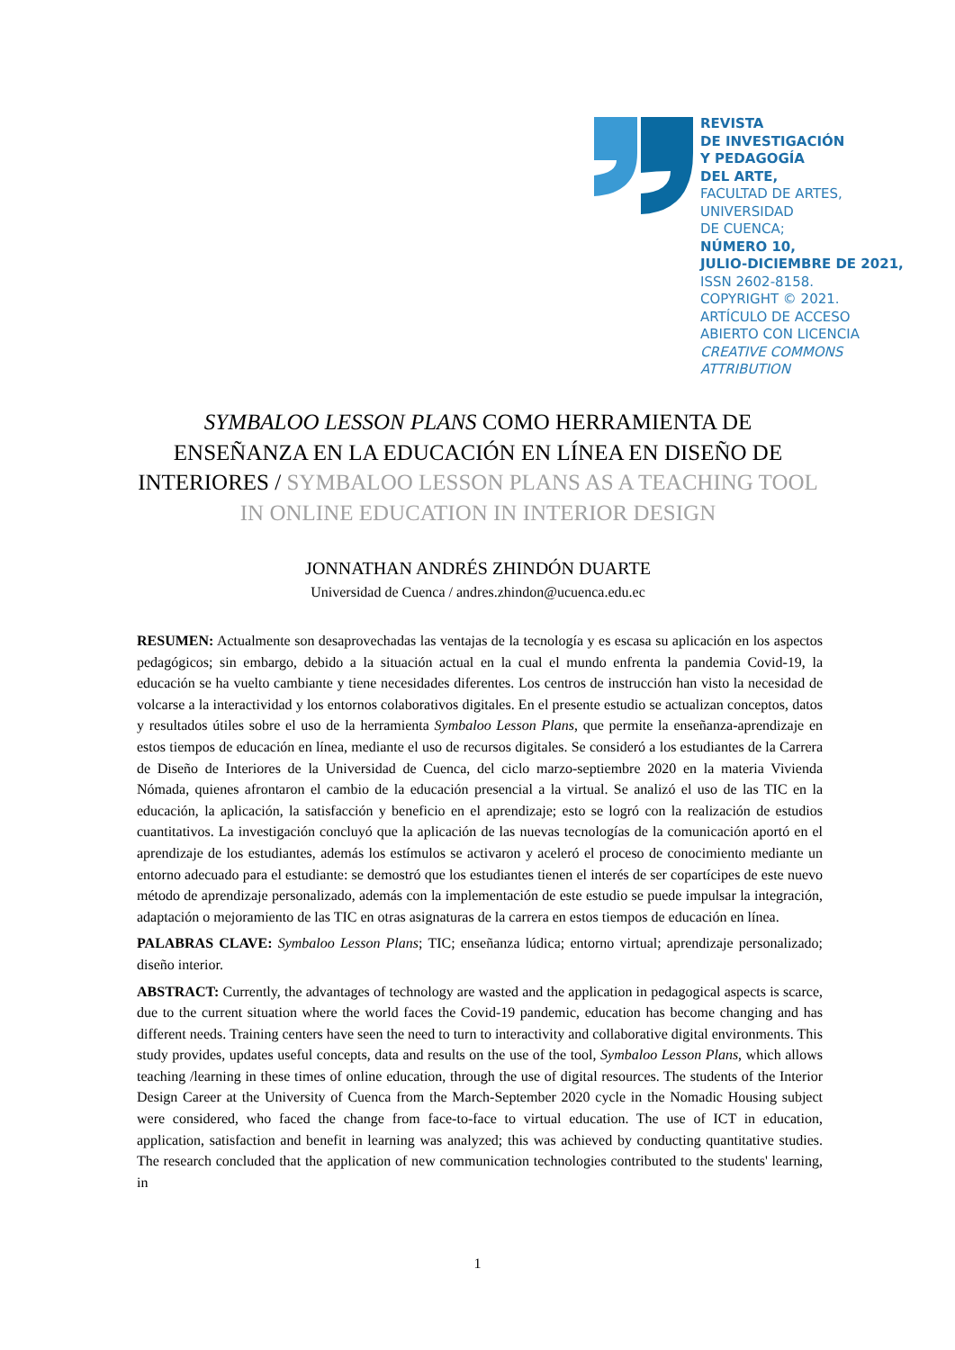REVISTA
DE INVESTIGACIÓN
Y PEDAGOGÍA
DEL ARTE,
FACULTAD DE ARTES,
UNIVERSIDAD
DE CUENCA;
NÚMERO 10,
JULIO-DICIEMBRE DE 2021,
ISSN 2602-8158.
COPYRIGHT © 2021.
ARTÍCULO DE ACCESO
ABIERTO CON LICENCIA
CREATIVE COMMONS
ATTRIBUTION
SYMBALOO LESSON PLANS COMO HERRAMIENTA DE ENSEÑANZA EN LA EDUCACIÓN EN LÍNEA EN DISEÑO DE INTERIORES / SYMBALOO LESSON PLANS AS A TEACHING TOOL IN ONLINE EDUCATION IN INTERIOR DESIGN
JONNATHAN ANDRÉS ZHINDÓN DUARTE
Universidad de Cuenca / andres.zhindon@ucuenca.edu.ec
RESUMEN: Actualmente son desaprovechadas las ventajas de la tecnología y es escasa su aplicación en los aspectos pedagógicos; sin embargo, debido a la situación actual en la cual el mundo enfrenta la pandemia Covid-19, la educación se ha vuelto cambiante y tiene necesidades diferentes. Los centros de instrucción han visto la necesidad de volcarse a la interactividad y los entornos colaborativos digitales. En el presente estudio se actualizan conceptos, datos y resultados útiles sobre el uso de la herramienta Symbaloo Lesson Plans, que permite la enseñanza-aprendizaje en estos tiempos de educación en línea, mediante el uso de recursos digitales. Se consideró a los estudiantes de la Carrera de Diseño de Interiores de la Universidad de Cuenca, del ciclo marzo-septiembre 2020 en la materia Vivienda Nómada, quienes afrontaron el cambio de la educación presencial a la virtual. Se analizó el uso de las TIC en la educación, la aplicación, la satisfacción y beneficio en el aprendizaje; esto se logró con la realización de estudios cuantitativos. La investigación concluyó que la aplicación de las nuevas tecnologías de la comunicación aportó en el aprendizaje de los estudiantes, además los estímulos se activaron y aceleró el proceso de conocimiento mediante un entorno adecuado para el estudiante: se demostró que los estudiantes tienen el interés de ser copartícipes de este nuevo método de aprendizaje personalizado, además con la implementación de este estudio se puede impulsar la integración, adaptación o mejoramiento de las TIC en otras asignaturas de la carrera en estos tiempos de educación en línea.
PALABRAS CLAVE: Symbaloo Lesson Plans; TIC; enseñanza lúdica; entorno virtual; aprendizaje personalizado; diseño interior.
ABSTRACT: Currently, the advantages of technology are wasted and the application in pedagogical aspects is scarce, due to the current situation where the world faces the Covid-19 pandemic, education has become changing and has different needs. Training centers have seen the need to turn to interactivity and collaborative digital environments. This study provides, updates useful concepts, data and results on the use of the tool, Symbaloo Lesson Plans, which allows teaching /learning in these times of online education, through the use of digital resources. The students of the Interior Design Career at the University of Cuenca from the March-September 2020 cycle in the Nomadic Housing subject were considered, who faced the change from face-to-face to virtual education. The use of ICT in education, application, satisfaction and benefit in learning was analyzed; this was achieved by conducting quantitative studies. The research concluded that the application of new communication technologies contributed to the students' learning, in
1